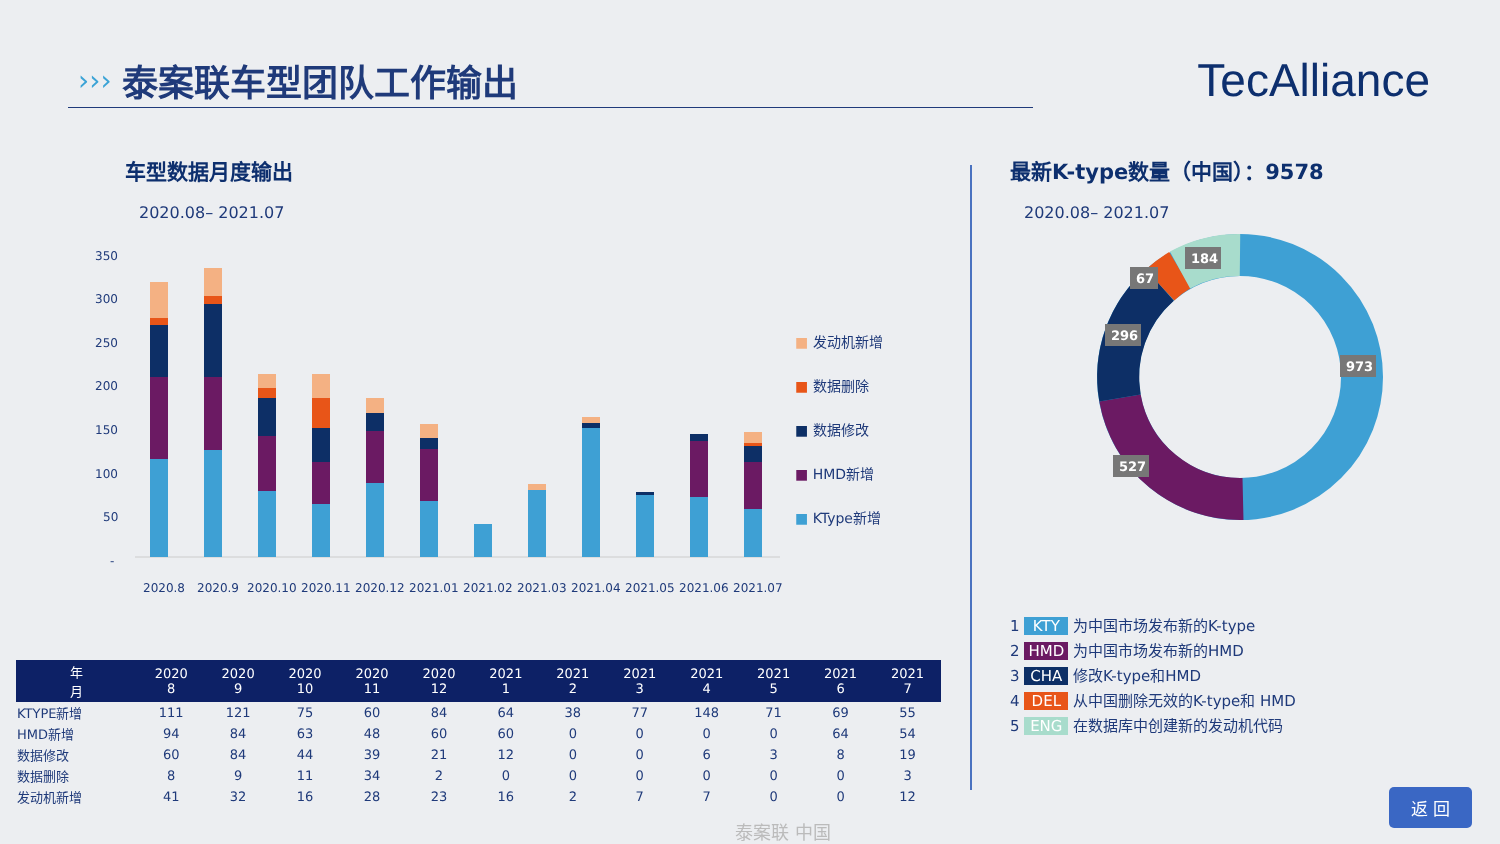›››
泰案联车型团队工作输出
TecAlliance
车型数据月度输出
2020.08– 2021.07
350
300
250
200
150
100
50
-
2020.8
2020.9
2020.10
2020.11
2020.12
2021.01
2021.02
2021.03
2021.04
2021.05
2021.06
2021.07
■ 发动机新增
■ 数据删除
■ 数据修改
■ HMD新增
■ KType新增
最新K-type数量（中国）：9578
2020.08– 2021.07
973
527
296
67
184
1 KTY 为中国市场发布新的K-type
2 HMD 为中国市场发布新的HMD
3 CHA 修改K-type和HMD
4 DEL 从中国删除无效的K-type和 HMD
5 ENG 在数据库中创建新的发动机代码
| 年 月 | 2020 8 | 2020 9 | 2020 10 | 2020 11 | 2020 12 | 2021 1 | 2021 2 | 2021 3 | 2021 4 | 2021 5 | 2021 6 | 2021 7 |
| --- | --- | --- | --- | --- | --- | --- | --- | --- | --- | --- | --- | --- |
| KTYPE新增 | 111 | 121 | 75 | 60 | 84 | 64 | 38 | 77 | 148 | 71 | 69 | 55 |
| HMD新增 | 94 | 84 | 63 | 48 | 60 | 60 | 0 | 0 | 0 | 0 | 64 | 54 |
| 数据修改 | 60 | 84 | 44 | 39 | 21 | 12 | 0 | 0 | 6 | 3 | 8 | 19 |
| 数据删除 | 8 | 9 | 11 | 34 | 2 | 0 | 0 | 0 | 0 | 0 | 0 | 3 |
| 发动机新增 | 41 | 32 | 16 | 28 | 23 | 16 | 2 | 7 | 7 | 0 | 0 | 12 |
泰案联 中国
返 回